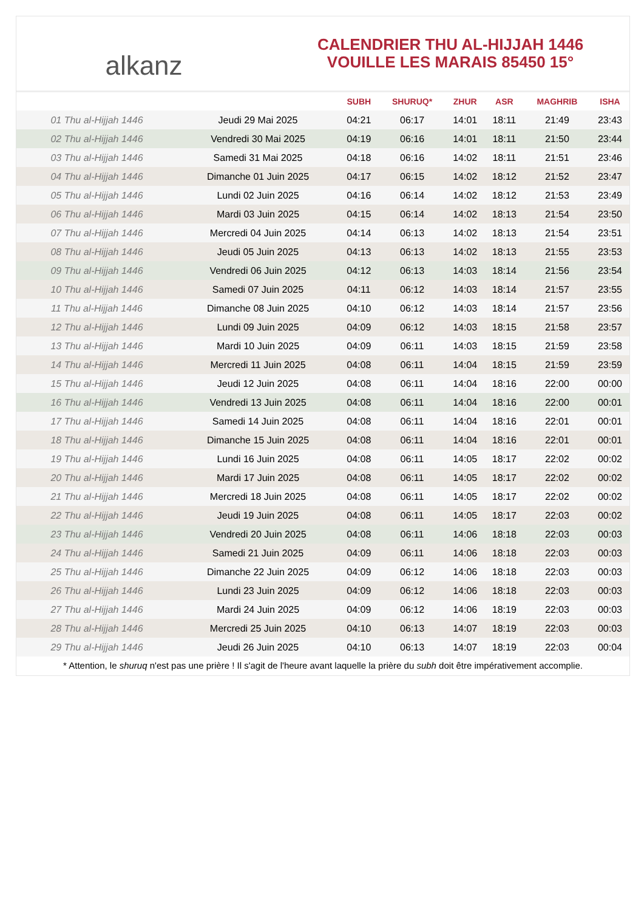alkanz
CALENDRIER THU AL-HIJJAH 1446
VOUILLE LES MARAIS 85450 15°
| | | SUBH | SHURUQ* | ZHUR | ASR | MAGHRIB | ISHA |
| --- | --- | --- | --- | --- | --- | --- | --- |
| 01 Thu al-Hijjah 1446 | Jeudi 29 Mai 2025 | 04:21 | 06:17 | 14:01 | 18:11 | 21:49 | 23:43 |
| 02 Thu al-Hijjah 1446 | Vendredi 30 Mai 2025 | 04:19 | 06:16 | 14:01 | 18:11 | 21:50 | 23:44 |
| 03 Thu al-Hijjah 1446 | Samedi 31 Mai 2025 | 04:18 | 06:16 | 14:02 | 18:11 | 21:51 | 23:46 |
| 04 Thu al-Hijjah 1446 | Dimanche 01 Juin 2025 | 04:17 | 06:15 | 14:02 | 18:12 | 21:52 | 23:47 |
| 05 Thu al-Hijjah 1446 | Lundi 02 Juin 2025 | 04:16 | 06:14 | 14:02 | 18:12 | 21:53 | 23:49 |
| 06 Thu al-Hijjah 1446 | Mardi 03 Juin 2025 | 04:15 | 06:14 | 14:02 | 18:13 | 21:54 | 23:50 |
| 07 Thu al-Hijjah 1446 | Mercredi 04 Juin 2025 | 04:14 | 06:13 | 14:02 | 18:13 | 21:54 | 23:51 |
| 08 Thu al-Hijjah 1446 | Jeudi 05 Juin 2025 | 04:13 | 06:13 | 14:02 | 18:13 | 21:55 | 23:53 |
| 09 Thu al-Hijjah 1446 | Vendredi 06 Juin 2025 | 04:12 | 06:13 | 14:03 | 18:14 | 21:56 | 23:54 |
| 10 Thu al-Hijjah 1446 | Samedi 07 Juin 2025 | 04:11 | 06:12 | 14:03 | 18:14 | 21:57 | 23:55 |
| 11 Thu al-Hijjah 1446 | Dimanche 08 Juin 2025 | 04:10 | 06:12 | 14:03 | 18:14 | 21:57 | 23:56 |
| 12 Thu al-Hijjah 1446 | Lundi 09 Juin 2025 | 04:09 | 06:12 | 14:03 | 18:15 | 21:58 | 23:57 |
| 13 Thu al-Hijjah 1446 | Mardi 10 Juin 2025 | 04:09 | 06:11 | 14:03 | 18:15 | 21:59 | 23:58 |
| 14 Thu al-Hijjah 1446 | Mercredi 11 Juin 2025 | 04:08 | 06:11 | 14:04 | 18:15 | 21:59 | 23:59 |
| 15 Thu al-Hijjah 1446 | Jeudi 12 Juin 2025 | 04:08 | 06:11 | 14:04 | 18:16 | 22:00 | 00:00 |
| 16 Thu al-Hijjah 1446 | Vendredi 13 Juin 2025 | 04:08 | 06:11 | 14:04 | 18:16 | 22:00 | 00:01 |
| 17 Thu al-Hijjah 1446 | Samedi 14 Juin 2025 | 04:08 | 06:11 | 14:04 | 18:16 | 22:01 | 00:01 |
| 18 Thu al-Hijjah 1446 | Dimanche 15 Juin 2025 | 04:08 | 06:11 | 14:04 | 18:16 | 22:01 | 00:01 |
| 19 Thu al-Hijjah 1446 | Lundi 16 Juin 2025 | 04:08 | 06:11 | 14:05 | 18:17 | 22:02 | 00:02 |
| 20 Thu al-Hijjah 1446 | Mardi 17 Juin 2025 | 04:08 | 06:11 | 14:05 | 18:17 | 22:02 | 00:02 |
| 21 Thu al-Hijjah 1446 | Mercredi 18 Juin 2025 | 04:08 | 06:11 | 14:05 | 18:17 | 22:02 | 00:02 |
| 22 Thu al-Hijjah 1446 | Jeudi 19 Juin 2025 | 04:08 | 06:11 | 14:05 | 18:17 | 22:03 | 00:02 |
| 23 Thu al-Hijjah 1446 | Vendredi 20 Juin 2025 | 04:08 | 06:11 | 14:06 | 18:18 | 22:03 | 00:03 |
| 24 Thu al-Hijjah 1446 | Samedi 21 Juin 2025 | 04:09 | 06:11 | 14:06 | 18:18 | 22:03 | 00:03 |
| 25 Thu al-Hijjah 1446 | Dimanche 22 Juin 2025 | 04:09 | 06:12 | 14:06 | 18:18 | 22:03 | 00:03 |
| 26 Thu al-Hijjah 1446 | Lundi 23 Juin 2025 | 04:09 | 06:12 | 14:06 | 18:18 | 22:03 | 00:03 |
| 27 Thu al-Hijjah 1446 | Mardi 24 Juin 2025 | 04:09 | 06:12 | 14:06 | 18:19 | 22:03 | 00:03 |
| 28 Thu al-Hijjah 1446 | Mercredi 25 Juin 2025 | 04:10 | 06:13 | 14:07 | 18:19 | 22:03 | 00:03 |
| 29 Thu al-Hijjah 1446 | Jeudi 26 Juin 2025 | 04:10 | 06:13 | 14:07 | 18:19 | 22:03 | 00:04 |
* Attention, le shuruq n'est pas une prière ! Il s'agit de l'heure avant laquelle la prière du subh doit être impérativement accomplie.